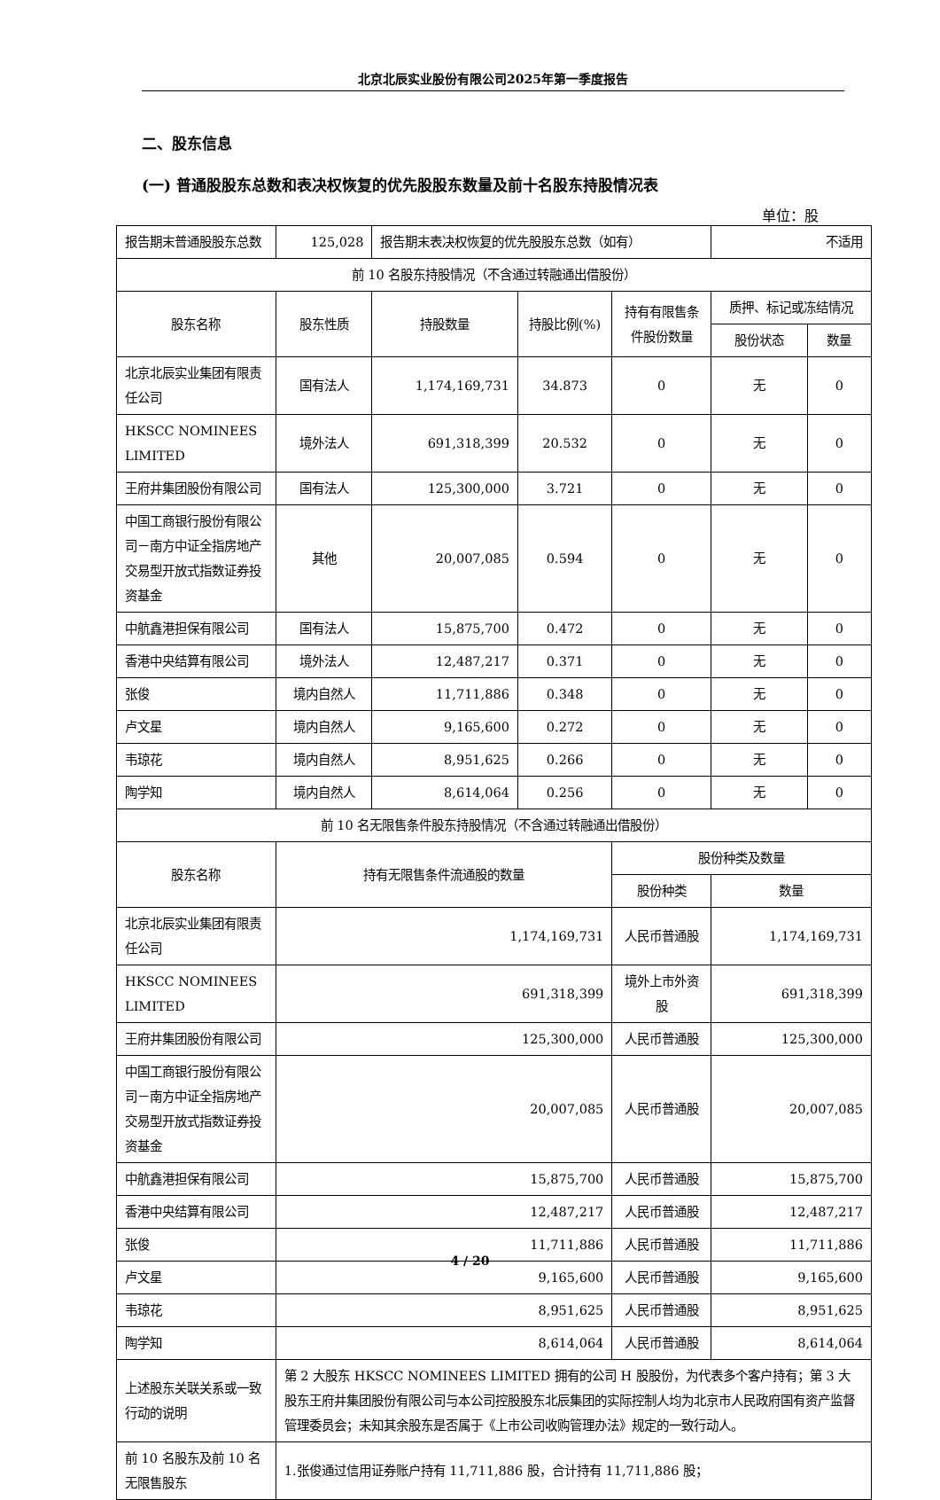北京北辰实业股份有限公司2025年第一季度报告
二、股东信息
(一) 普通股股东总数和表决权恢复的优先股股东数量及前十名股东持股情况表
单位：股
| 报告期末普通股股东总数 | 125,028 | 报告期末表决权恢复的优先股股东总数（如有） | | | 不适用 | |
| 前 10 名股东持股情况（不含通过转融通出借股份） | | | | | | |
| 股东名称 | 股东性质 | 持股数量 | 持股比例(%) | 持有有限售条件股份数量 | 质押、标记或冻结情况 | |
| | | | | | 股份状态 | 数量 |
| 北京北辰实业集团有限责任公司 | 国有法人 | 1,174,169,731 | 34.873 | 0 | 无 | 0 |
| HKSCC NOMINEES LIMITED | 境外法人 | 691,318,399 | 20.532 | 0 | 无 | 0 |
| 王府井集团股份有限公司 | 国有法人 | 125,300,000 | 3.721 | 0 | 无 | 0 |
| 中国工商银行股份有限公司－南方中证全指房地产交易型开放式指数证券投资基金 | 其他 | 20,007,085 | 0.594 | 0 | 无 | 0 |
| 中航鑫港担保有限公司 | 国有法人 | 15,875,700 | 0.472 | 0 | 无 | 0 |
| 香港中央结算有限公司 | 境外法人 | 12,487,217 | 0.371 | 0 | 无 | 0 |
| 张俊 | 境内自然人 | 11,711,886 | 0.348 | 0 | 无 | 0 |
| 卢文星 | 境内自然人 | 9,165,600 | 0.272 | 0 | 无 | 0 |
| 韦琼花 | 境内自然人 | 8,951,625 | 0.266 | 0 | 无 | 0 |
| 陶学知 | 境内自然人 | 8,614,064 | 0.256 | 0 | 无 | 0 |
| 前 10 名无限售条件股东持股情况（不含通过转融通出借股份） | | | | | | |
| 股东名称 | 持有无限售条件流通股的数量 | | | 股份种类及数量 | | |
| | | | | 股份种类 | 数量 | |
| 北京北辰实业集团有限责任公司 | 1,174,169,731 | | | 人民币普通股 | 1,174,169,731 | |
| HKSCC NOMINEES LIMITED | 691,318,399 | | | 境外上市外资股 | 691,318,399 | |
| 王府井集团股份有限公司 | 125,300,000 | | | 人民币普通股 | 125,300,000 | |
| 中国工商银行股份有限公司－南方中证全指房地产交易型开放式指数证券投资基金 | 20,007,085 | | | 人民币普通股 | 20,007,085 | |
| 中航鑫港担保有限公司 | 15,875,700 | | | 人民币普通股 | 15,875,700 | |
| 香港中央结算有限公司 | 12,487,217 | | | 人民币普通股 | 12,487,217 | |
| 张俊 | 11,711,886 | | | 人民币普通股 | 11,711,886 | |
| 卢文星 | 9,165,600 | | | 人民币普通股 | 9,165,600 | |
| 韦琼花 | 8,951,625 | | | 人民币普通股 | 8,951,625 | |
| 陶学知 | 8,614,064 | | | 人民币普通股 | 8,614,064 | |
| 上述股东关联关系或一致行动的说明 | 第 2 大股东 HKSCC NOMINEES LIMITED 拥有的公司 H 股股份，为代表多个客户持有；第 3 大股东王府井集团股份有限公司与本公司控股股东北辰集团的实际控制人均为北京市人民政府国有资产监督管理委员会；未知其余股东是否属于《上市公司收购管理办法》规定的一致行动人。 | | | | | |
| 前 10 名股东及前 10 名无限售股东 | 1.张俊通过信用证券账户持有 11,711,886 股，合计持有 11,711,886 股； | | | | | |
4 / 20